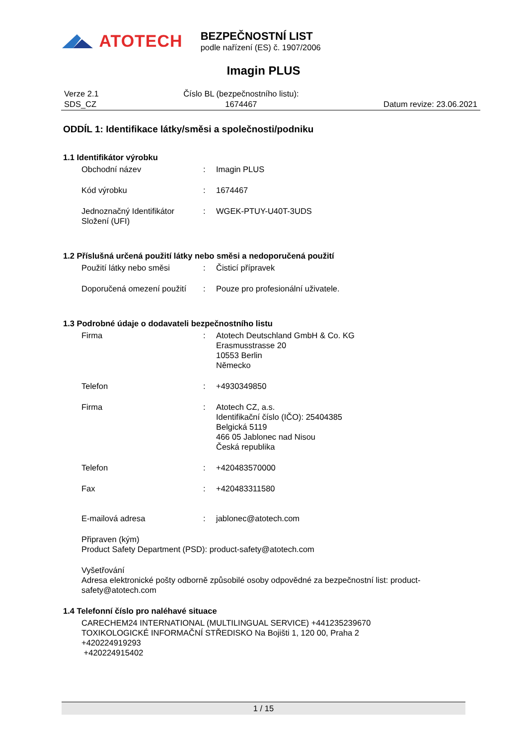ATOTECH
BEZPEČNOSTNÍ LIST
podle nařízení (ES) č. 1907/2006
Imagin PLUS
Verze 2.1
SDS_CZ
Číslo BL (bezpečnostního listu):
1674467
Datum revize: 23.06.2021
ODDÍL 1: Identifikace látky/směsi a společnosti/podniku
1.1 Identifikátor výrobku
Obchodní název : Imagin PLUS
Kód výrobku : 1674467
Jednoznačný Identifikátor Složení (UFI)
: WGEK-PTUY-U40T-3UDS
1.2 Příslušná určená použití látky nebo směsi a nedoporučená použití
Použití látky nebo směsi : Čisticí přípravek
Doporučená omezení použití
: Pouze pro profesionální uživatele.
1.3 Podrobné údaje o dodavateli bezpečnostního listu
Firma : Atotech Deutschland GmbH & Co. KG
Erasmusstrasse 20
10553 Berlin
Německo
Telefon : +4930349850
Firma : Atotech CZ, a.s.
Identifikační číslo (IČO): 25404385
Belgická 5119
466 05 Jablonec nad Nisou
Česká republika
Telefon : +420483570000
Fax : +420483311580
E-mailová adresa : jablonec@atotech.com
Připraven (kým)
Product Safety Department (PSD): product-safety@atotech.com
Vyšetřování
Adresa elektronické pošty odborně způsobilé osoby odpovědné za bezpečnostní list: product-safety@atotech.com
1.4 Telefonní číslo pro naléhavé situace
CARECHEM24 INTERNATIONAL (MULTILINGUAL SERVICE) +441235239670
TOXIKOLOGICKÉ INFORMAČNÍ STŘEDISKO Na Bojišti 1, 120 00, Praha 2
+420224919293
+420224915402
1 / 15